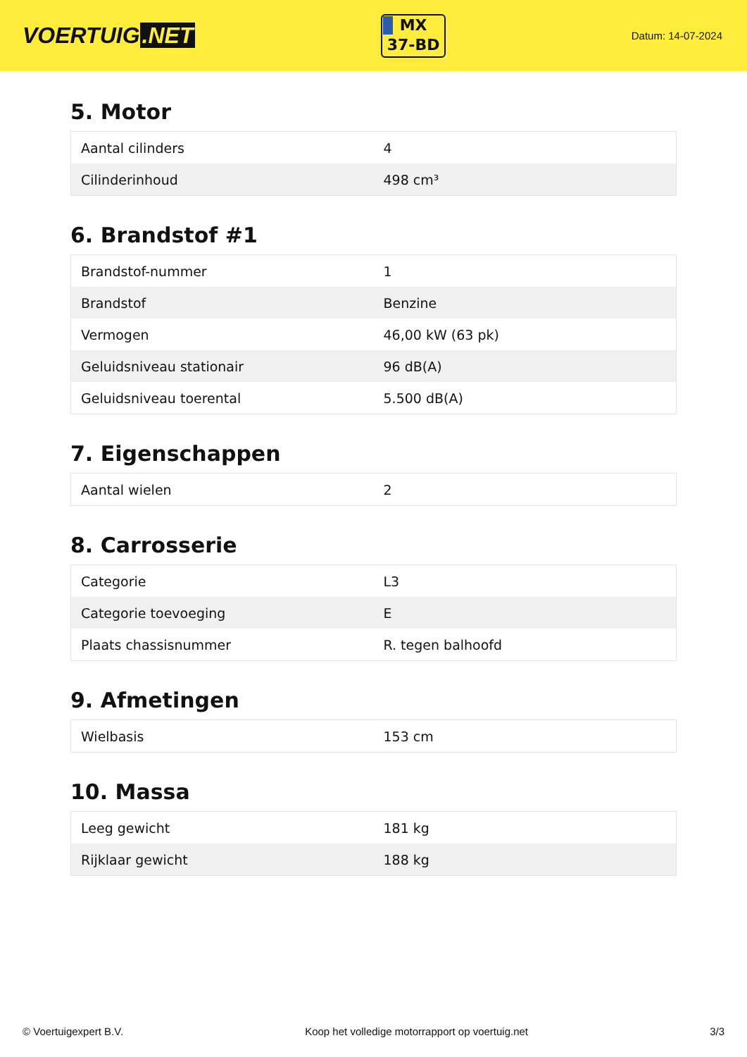VOERTUIG.NET
MX
37-BD
Datum: 14-07-2024
5. Motor
| Aantal cilinders | 4 |
| Cilinderinhoud | 498 cm³ |
6. Brandstof #1
| Brandstof-nummer | 1 |
| Brandstof | Benzine |
| Vermogen | 46,00 kW (63 pk) |
| Geluidsniveau stationair | 96 dB(A) |
| Geluidsniveau toerental | 5.500 dB(A) |
7. Eigenschappen
| Aantal wielen | 2 |
8. Carrosserie
| Categorie | L3 |
| Categorie toevoeging | E |
| Plaats chassisnummer | R. tegen balhoofd |
9. Afmetingen
| Wielbasis | 153 cm |
10. Massa
| Leeg gewicht | 181 kg |
| Rijklaar gewicht | 188 kg |
© Voertuigexpert B.V. Koop het volledige motorrapport op voertuig.net 3/3